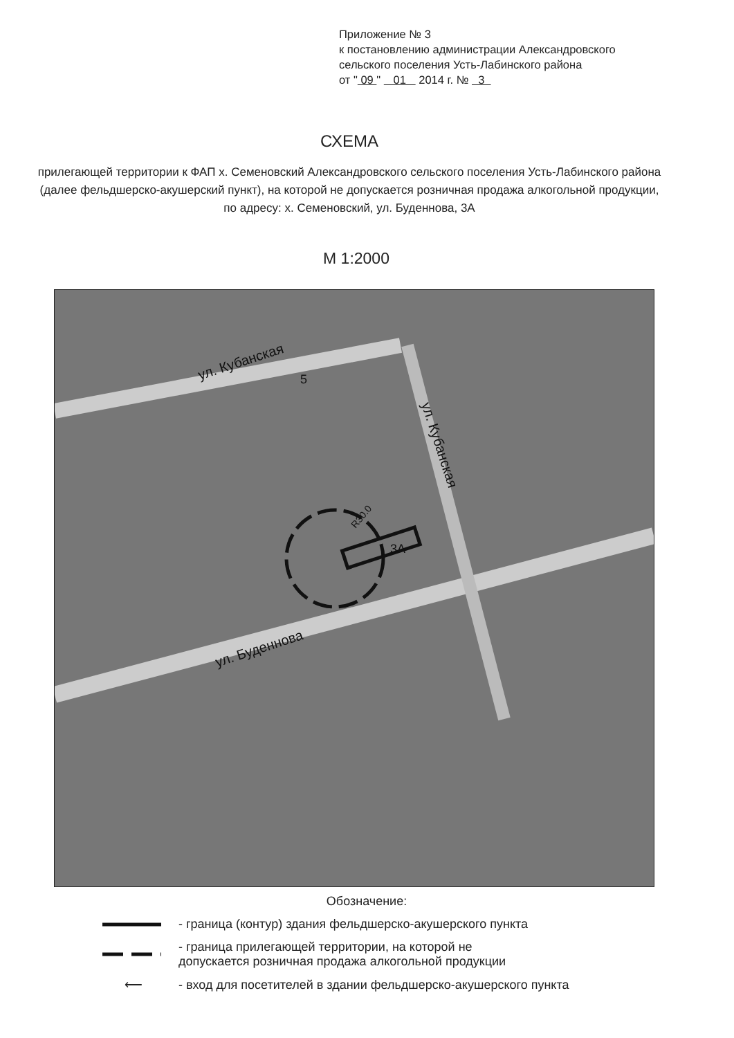Приложение № 3
к постановлению администрации Александровского
сельского поселения Усть-Лабинского района
от " 09 " 01 2014 г. № 3
СХЕМА
прилегающей территории к ФАП х. Семеновский Александровского сельского поселения Усть-Лабинского района (далее фельдшерско-акушерский пункт), на которой не допускается розничная продажа алкогольной продукции,
по адресу: х. Семеновский, ул. Буденнова, 3А
М 1:2000
ул. Кубанская
ул. Кубанская
ул. Буденнова
3А
5
R30.0
Обозначение:
- граница (контур) здания фельдшерско-акушерского пункта
- граница прилегающей территории, на которой не
допускается розничная продажа алкогольной продукции
⟵ - вход для посетителей в здании фельдшерско-акушерского пункта